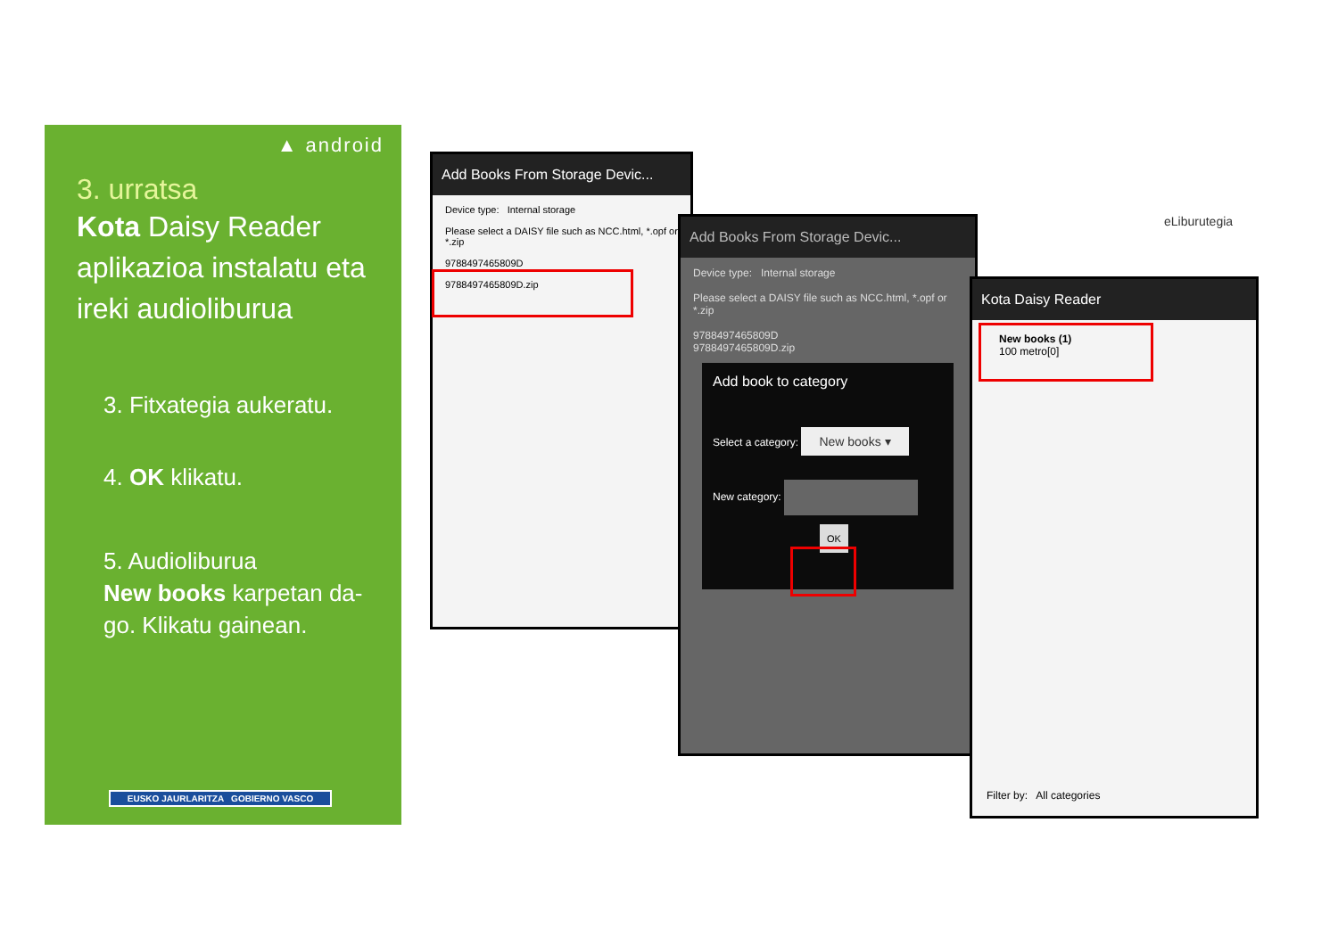▲ android
3. urratsa
Kota Daisy Reader aplikazioa instalatu eta ireki audioliburua
3. Fitxategia aukeratu.
4. OK klikatu.
5. Audioliburua
New books karpetan da-go. Klikatu gainean.
EUSKO JAURLARITZA GOBIERNO VASCO
Add Books From Storage Devic...
Device type: Internal storage
Please select a DAISY file such as NCC.html, *.opf or *.zip
9788497465809D
9788497465809D.zip
Add Books From Storage Devic...
Device type: Internal storage
Please select a DAISY file such as NCC.html, *.opf or *.zip
9788497465809D
9788497465809D.zip
Add book to category
Select a category: New books ▾
New category:
OK
Kota Daisy Reader
New books (1)
100 metro[0]
Filter by: All categories
eLiburutegia